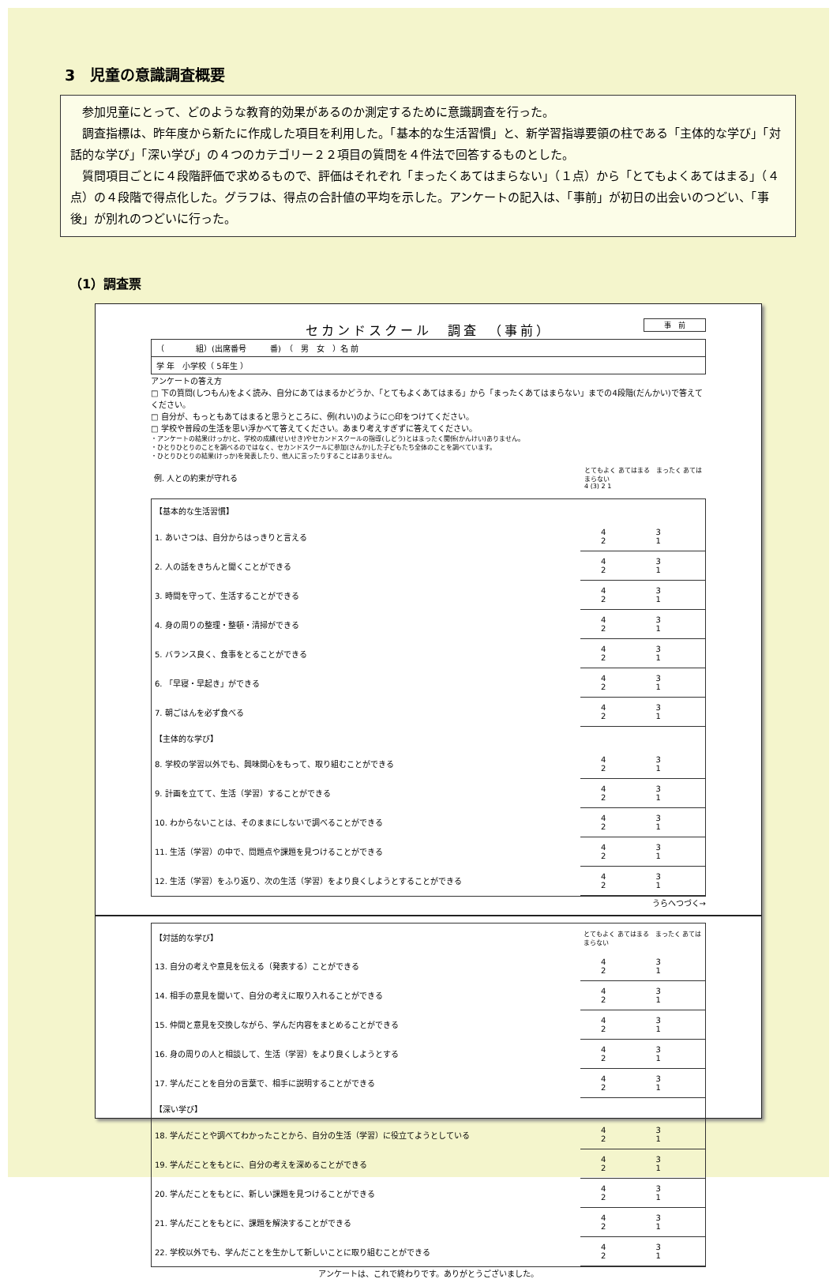3　児童の意識調査概要
参加児童にとって、どのような教育的効果があるのか測定するために意識調査を行った。
調査指標は、昨年度から新たに作成した項目を利用した。「基本的な生活習慣」と、新学習指導要領の柱である「主体的な学び」「対話的な学び」「深い学び」の４つのカテゴリー２２項目の質問を４件法で回答するものとした。
質問項目ごとに４段階評価で求めるもので、評価はそれぞれ「まったくあてはまらない」（１点）から「とてもよくあてはまる」（４点）の４段階で得点化した。グラフは、得点の合計値の平均を示した。アンケートの記入は、「事前」が初日の出会いのつどい、「事後」が別れのつどいに行った。
（1）調査票
事　前
セカンドスクール　調査　（事前）
| （ 組）(出席番号 番) （ 男 女 ）名 前 |
| 学 年 小学校（ 5年生 ） |
アンケートの答え方
□ 下の質問(しつもん)をよく読み、自分にあてはまるかどうか、「とてもよくあてはまる」から「まったくあてはまらない」までの4段階(だんかい)で答えてください。
□ 自分が、もっともあてはまると思うところに、例(れい)のように○印をつけてください。
□ 学校や普段の生活を思い浮かべて答えてください。あまり考えすぎずに答えてください。
・アンケートの結果(けっか)と、学校の成績(せいせき)やセカンドスクールの指導(しどう)とはまったく関係(かんけい)ありません。
・ひとりひとりのことを調べるのではなく、セカンドスクールに参加(さんか)した子どもたち全体のことを調べています。
・ひとりひとりの結果(けっか)を発表したり、他人に言ったりすることはありません。
| 例. 人との約束が守れる | とてもよく あてはまる まったく あてはまらない 4 (3) 2 1 |
| 【基本的な生活習慣】 | |
| 1. あいさつは、自分からはっきりと言える | 4 3 2 1 |
| 2. 人の話をきちんと聞くことができる | 4 3 2 1 |
| 3. 時間を守って、生活することができる | 4 3 2 1 |
| 4. 身の周りの整理・整頓・清掃ができる | 4 3 2 1 |
| 5. バランス良く、食事をとることができる | 4 3 2 1 |
| 6. 「早寝・早起き」ができる | 4 3 2 1 |
| 7. 朝ごはんを必ず食べる | 4 3 2 1 |
| 【主体的な学び】 | |
| 8. 学校の学習以外でも、興味関心をもって、取り組むことができる | 4 3 2 1 |
| 9. 計画を立てて、生活（学習）することができる | 4 3 2 1 |
| 10. わからないことは、そのままにしないで調べることができる | 4 3 2 1 |
| 11. 生活（学習）の中で、問題点や課題を見つけることができる | 4 3 2 1 |
| 12. 生活（学習）をふり返り、次の生活（学習）をより良くしようとすることができる | 4 3 2 1 |
うらへつづく→
| 【対話的な学び】 | とてもよく あてはまる まったく あてはまらない |
| 13. 自分の考えや意見を伝える（発表する）ことができる | 4 3 2 1 |
| 14. 相手の意見を聞いて、自分の考えに取り入れることができる | 4 3 2 1 |
| 15. 仲間と意見を交換しながら、学んだ内容をまとめることができる | 4 3 2 1 |
| 16. 身の周りの人と相談して、生活（学習）をより良くしようとする | 4 3 2 1 |
| 17. 学んだことを自分の言葉で、相手に説明することができる | 4 3 2 1 |
| 【深い学び】 | |
| 18. 学んだことや調べてわかったことから、自分の生活（学習）に役立てようとしている | 4 3 2 1 |
| 19. 学んだことをもとに、自分の考えを深めることができる | 4 3 2 1 |
| 20. 学んだことをもとに、新しい課題を見つけることができる | 4 3 2 1 |
| 21. 学んだことをもとに、課題を解決することができる | 4 3 2 1 |
| 22. 学校以外でも、学んだことを生かして新しいことに取り組むことができる | 4 3 2 1 |
アンケートは、これで終わりです。ありがとうございました。